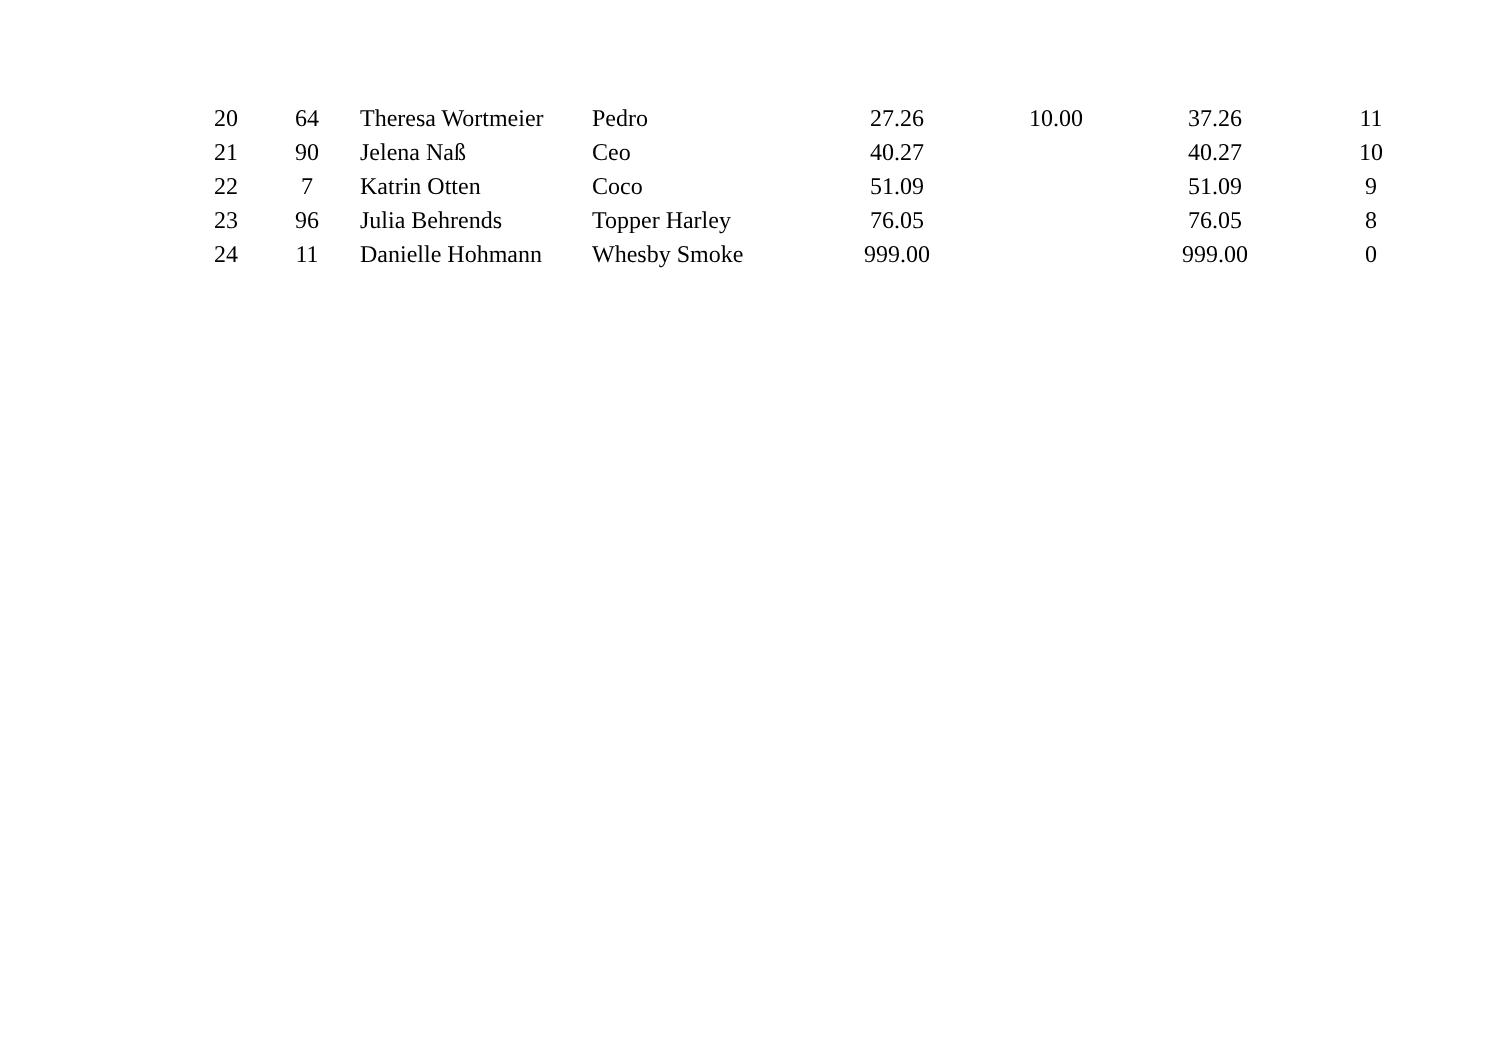| 20 | 64 | Theresa Wortmeier | Pedro | 27.26 | 10.00 | 37.26 | 11 |
| 21 | 90 | Jelena Naß | Ceo | 40.27 | | 40.27 | 10 |
| 22 | 7 | Katrin Otten | Coco | 51.09 | | 51.09 | 9 |
| 23 | 96 | Julia Behrends | Topper Harley | 76.05 | | 76.05 | 8 |
| 24 | 11 | Danielle Hohmann | Whesby Smoke | 999.00 | | 999.00 | 0 |